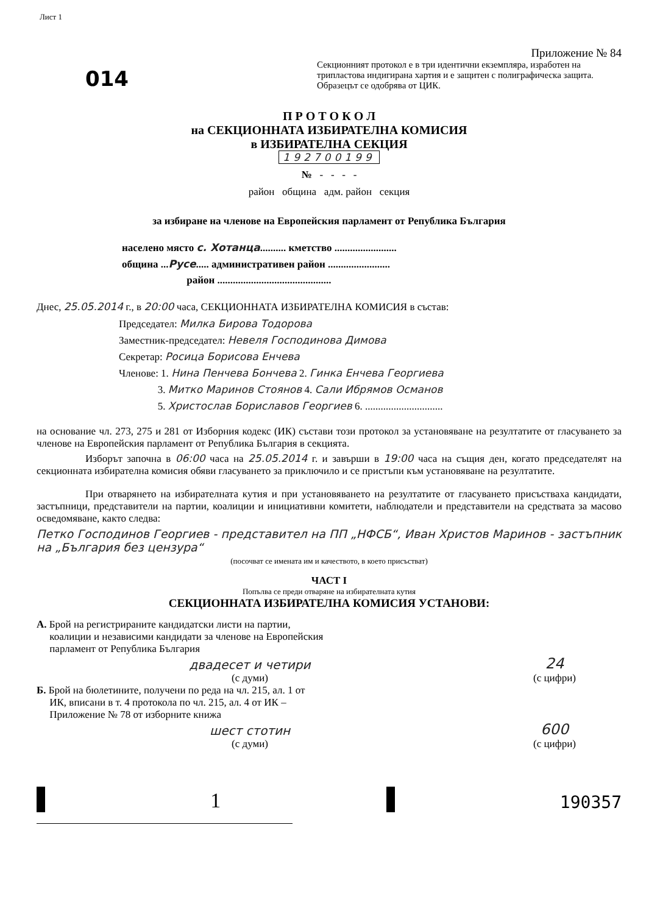Лист 1
014
Приложение № 84
Секционният протокол е в три идентични екземпляра, изработен на трипластова индигирана хартия и е защитен с полиграфическа защита. Образецът се одобрява от ЦИК.
П Р О Т О К О Л
на СЕКЦИОННАТА ИЗБИРАТЕЛНА КОМИСИЯ
в ИЗБИРАТЕЛНА СЕКЦИЯ
192700199
№ - - - -
район община адм. район секция
за избиране на членове на Европейския парламент от Република България
населено място с. Хотанца.......... кметство ........................
община ...Русе..... административен район ........................
район ............................................
Днес, 25.05.2014 г., в 20:00 часа, СЕКЦИОННАТА ИЗБИРАТЕЛНА КОМИСИЯ в състав:
Председател: Милка Бирова Тодорова
Заместник-председател: Невеля Господинова Димова
Секретар: Росица Борисова Енчева
Членове: 1. Нина Пенчева Бончева 2. Гинка Енчева Георгиева
3. Митко Маринов Стоянов 4. Сали Ибрямов Османов
5. Христослав Бориславов Георгиев 6. ..............................
на основание чл. 273, 275 и 281 от Изборния кодекс (ИК) състави този протокол за установяване на резултатите от гласуването за членове на Европейския парламент от Република България в секцията.
Изборът започна в 06:00 часа на 25.05.2014 г. и завърши в 19:00 часа на същия ден, когато председателят на секционната избирателна комисия обяви гласуването за приключило и се пристъпи към установяване на резултатите.
При отварянето на избирателната кутия и при установяването на резултатите от гласуването присъстваха кандидати, застъпници, представители на партии, коалиции и инициативни комитети, наблюдатели и представители на средствата за масово осведомяване, както следва:
Петко Господинов Георгиев - представител на ПП „НФСБ“, Иван Христов Маринов - застъпник на „България без цензура“
(посочват се имената им и качеството, в което присъстват)
ЧАСТ I
Попълва се преди отваряне на избирателната кутия
СЕКЦИОННАТА ИЗБИРАТЕЛНА КОМИСИЯ УСТАНОВИ:
А. Брой на регистрираните кандидатски листи на партии,
коалиции и независими кандидати за членове на Европейския
парламент от Република България
двадесет и четири
(с думи)
24
(с цифри)
Б. Брой на бюлетините, получени по реда на чл. 215, ал. 1 от
ИК, вписани в т. 4 протокола по чл. 215, ал. 4 от ИК –
Приложение № 78 от изборните книжа
шест стотин
(с думи)
600
(с цифри)
1
190357